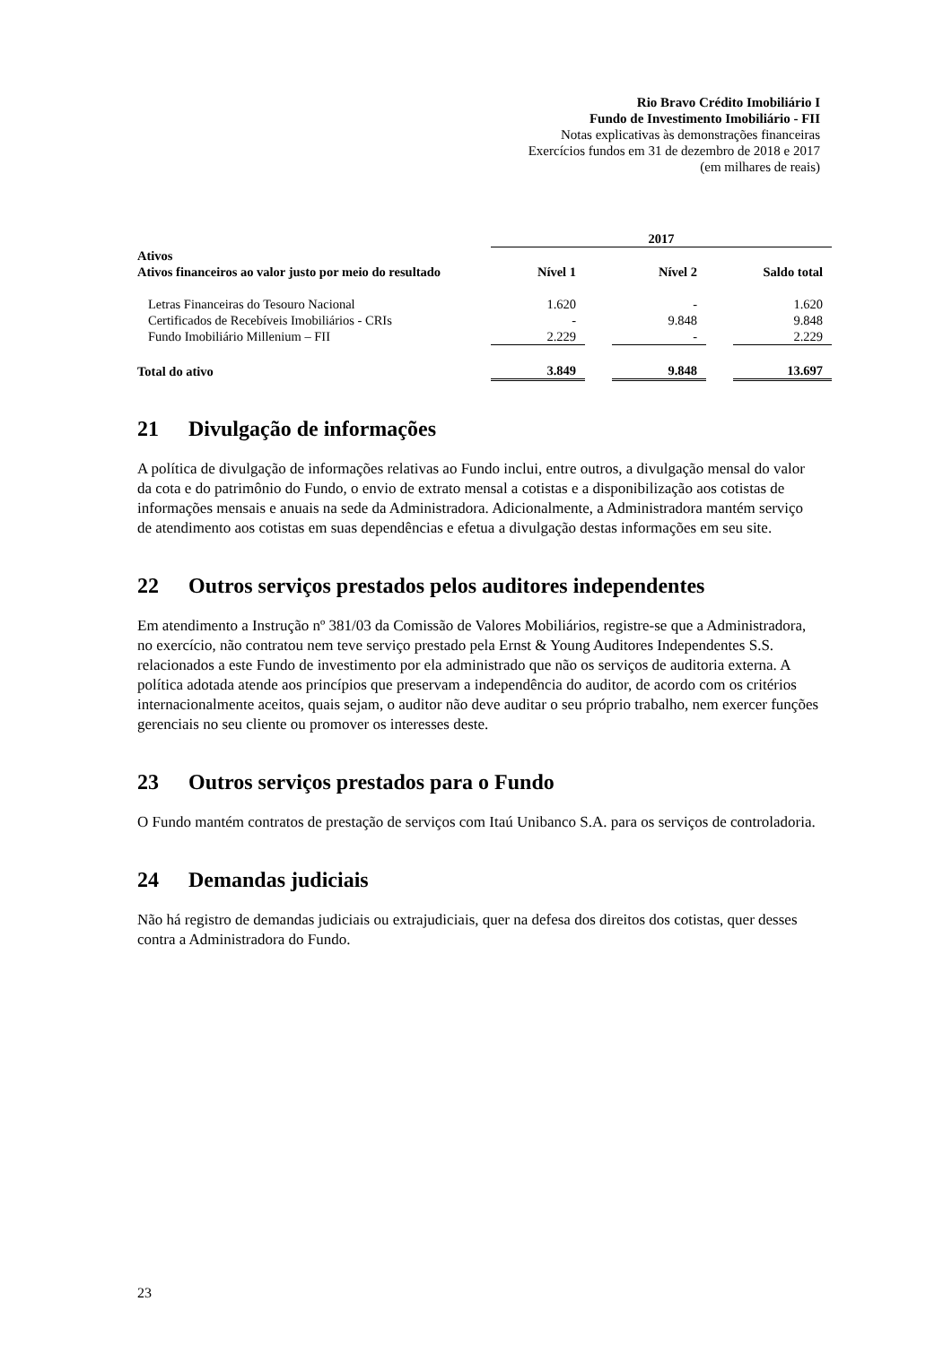Rio Bravo Crédito Imobiliário I
Fundo de Investimento Imobiliário - FII
Notas explicativas às demonstrações financeiras
Exercícios fundos em 31 de dezembro de 2018 e 2017
(em milhares de reais)
| | 2017 | | | | |
| --- | --- | --- | --- | --- | --- |
| Ativos Ativos financeiros ao valor justo por meio do resultado | Nível 1 | | Nível 2 | | Saldo total |
| Letras Financeiras do Tesouro Nacional | 1.620 | | - | | 1.620 |
| Certificados de Recebíveis Imobiliários - CRIs | - | | 9.848 | | 9.848 |
| Fundo Imobiliário Millenium – FII | 2.229 | | - | | 2.229 |
| Total do ativo | 3.849 | | 9.848 | | 13.697 |
21 Divulgação de informações
A política de divulgação de informações relativas ao Fundo inclui, entre outros, a divulgação mensal do valor da cota e do patrimônio do Fundo, o envio de extrato mensal a cotistas e a disponibilização aos cotistas de informações mensais e anuais na sede da Administradora. Adicionalmente, a Administradora mantém serviço de atendimento aos cotistas em suas dependências e efetua a divulgação destas informações em seu site.
22 Outros serviços prestados pelos auditores independentes
Em atendimento a Instrução nº 381/03 da Comissão de Valores Mobiliários, registre-se que a Administradora, no exercício, não contratou nem teve serviço prestado pela Ernst & Young Auditores Independentes S.S. relacionados a este Fundo de investimento por ela administrado que não os serviços de auditoria externa. A política adotada atende aos princípios que preservam a independência do auditor, de acordo com os critérios internacionalmente aceitos, quais sejam, o auditor não deve auditar o seu próprio trabalho, nem exercer funções gerenciais no seu cliente ou promover os interesses deste.
23 Outros serviços prestados para o Fundo
O Fundo mantém contratos de prestação de serviços com Itaú Unibanco S.A. para os serviços de controladoria.
24 Demandas judiciais
Não há registro de demandas judiciais ou extrajudiciais, quer na defesa dos direitos dos cotistas, quer desses contra a Administradora do Fundo.
23